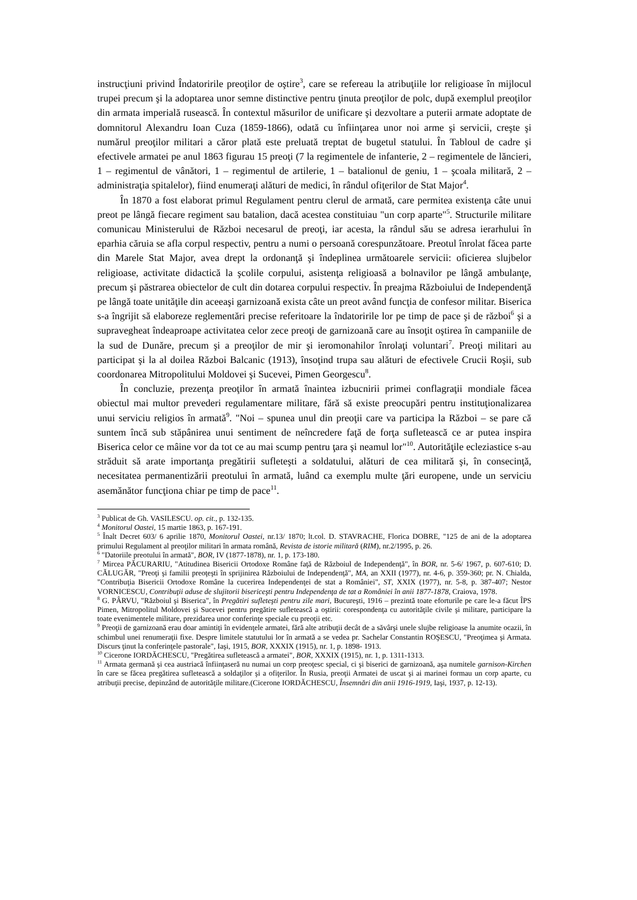instrucţiuni privind Îndatoririle preoţilor de oştire<sup>3</sup>, care se refereau la atribuţiile lor religioase în mijlocul trupei precum şi la adoptarea unor semne distinctive pentru ţinuta preoţilor de polc, după exemplul preoţilor din armata imperială rusească. În contextul măsurilor de unificare şi dezvoltare a puterii armate adoptate de domnitorul Alexandru Ioan Cuza (1859-1866), odată cu înfiinţarea unor noi arme şi servicii, creşte şi numărul preoţilor militari a căror plată este preluată treptat de bugetul statului. În Tabloul de cadre şi efectivele armatei pe anul 1863 figurau 15 preoţi (7 la regimentele de infanterie, 2 – regimentele de lăncieri, 1 – regimentul de vânători, 1 – regimentul de artilerie, 1 – batalionul de geniu, 1 – şcoala militară, 2 – administraţia spitalelor), fiind enumeraţi alături de medici, în rândul ofiţerilor de Stat Major<sup>4</sup>.
În 1870 a fost elaborat primul Regulament pentru clerul de armată, care permitea existenţa câte unui preot pe lângă fiecare regiment sau batalion, dacă acestea constituiau "un corp aparte"<sup>5</sup>. Structurile militare comunicau Ministerului de Război necesarul de preoţi, iar acesta, la rândul său se adresa ierarhului în eparhia căruia se afla corpul respectiv, pentru a numi o persoană corespunzătoare. Preotul înrolat făcea parte din Marele Stat Major, avea drept la ordonanţă şi îndeplinea următoarele servicii: oficierea slujbelor religioase, activitate didactică la şcolile corpului, asistenţa religioasă a bolnavilor pe lângă ambulanţe, precum şi păstrarea obiectelor de cult din dotarea corpului respectiv. În preajma Războiului de Independenţă pe lângă toate unităţile din aceeaşi garnizoană exista câte un preot având funcţia de confesor militar. Biserica s-a îngrijit să elaboreze reglementări precise referitoare la îndatoririle lor pe timp de pace şi de război<sup>6</sup> şi a supravegheat îndeaproape activitatea celor zece preoţi de garnizoană care au însoţit oştirea în campaniile de la sud de Dunăre, precum şi a preoţilor de mir şi ieromonahilor înrolaţi voluntari<sup>7</sup>. Preoţi militari au participat şi la al doilea Război Balcanic (1913), însoţind trupa sau alături de efectivele Crucii Roşii, sub coordonarea Mitropolitului Moldovei şi Sucevei, Pimen Georgescu<sup>8</sup>.
În concluzie, prezenţa preoţilor în armată înaintea izbucnirii primei conflagraţii mondiale făcea obiectul mai multor prevederi regulamentare militare, fără să existe preocupări pentru instituţionalizarea unui serviciu religios în armată<sup>9</sup>. "Noi – spunea unul din preoţii care va participa la Război – se pare că suntem încă sub stăpânirea unui sentiment de neîncredere faţă de forţa sufletească ce ar putea inspira Biserica celor ce mâine vor da tot ce au mai scump pentru ţara şi neamul lor"<sup>10</sup>. Autorităţile ecleziastice s-au străduit să arate importanţa pregătirii sufleteşti a soldatului, alături de cea militară şi, în consecinţă, necesitatea permanentizării preotului în armată, luând ca exemplu multe ţări europene, unde un serviciu asemănător funcţiona chiar pe timp de pace<sup>11</sup>.
<sup>3</sup> Publicat de Gh. VASILESCU. op. cit., p. 132-135.
<sup>4</sup> Monitorul Oastei, 15 martie 1863, p. 167-191.
<sup>5</sup> Înalt Decret 603/ 6 aprilie 1870, Monitorul Oastei, nr.13/ 1870; lt.col. D. STAVRACHE, Florica DOBRE, "125 de ani de la adoptarea primului Regulament al preoţilor militari în armata română, Revista de istorie militară (RIM), nr.2/1995, p. 26.
<sup>6</sup> "Datoriile preotului în armată", BOR, IV (1877-1878), nr. 1, p. 173-180.
<sup>7</sup> Mircea PĂCURARIU, "Atitudinea Bisericii Ortodoxe Române faţă de Războiul de Independenţă", în BOR, nr. 5-6/ 1967, p. 607-610; D. CĂLUGĂR, "Preoţi şi familii preoţeşti în sprijinirea Războiului de Independenţă", MA, an XXII (1977), nr. 4-6, p. 359-360; pr. N. Chialda, "Contribuţia Bisericii Ortodoxe Române la cucerirea Independenţei de stat a României", ST, XXIX (1977), nr. 5-8, p. 387-407; Nestor VORNICESCU, Contribuţii aduse de slujitorii bisericeşti pentru Independenţa de tat a României în anii 1877-1878, Craiova, 1978.
<sup>8</sup> G. PÂRVU, "Războiul şi Biserica", în Pregătiri sufleteşti pentru zile mari, Bucureşti, 1916 – prezintă toate eforturile pe care le-a făcut ÎPS Pimen, Mitropolitul Moldovei şi Sucevei pentru pregătire sufletească a oştirii: corespondenţa cu autorităţile civile şi militare, participare la toate evenimentele militare, prezidarea unor conferinţe speciale cu preoţii etc.
<sup>9</sup> Preoţii de garnizoană erau doar amintiţi în evidenţele armatei, fără alte atribuţii decât de a săvârşi unele slujbe religioase la anumite ocazii, în schimbul unei renumeraţii fixe. Despre limitele statutului lor în armată a se vedea pr. Sachelar Constantin ROŞESCU, "Preoţimea şi Armata. Discurs ţinut la conferinţele pastorale", Iaşi, 1915, BOR, XXXIX (1915), nr. 1, p. 1898- 1913.
<sup>10</sup> Cicerone IORDĂCHESCU, "Pregătirea sufletească a armatei", BOR, XXXIX (1915), nr. 1, p. 1311-1313.
<sup>11</sup> Armata germană şi cea austriacă înfiinţaseră nu numai un corp preoţesc special, ci şi biserici de garnizoană, aşa numitele garnison-Kirchen în care se făcea pregătirea sufletească a soldaţilor şi a ofiţerilor. În Rusia, preoţii Armatei de uscat şi ai marinei formau un corp aparte, cu atribuţii precise, depinzând de autorităţile militare.(Cicerone IORDĂCHESCU, Însemnări din anii 1916-1919, Iaşi, 1937, p. 12-13).